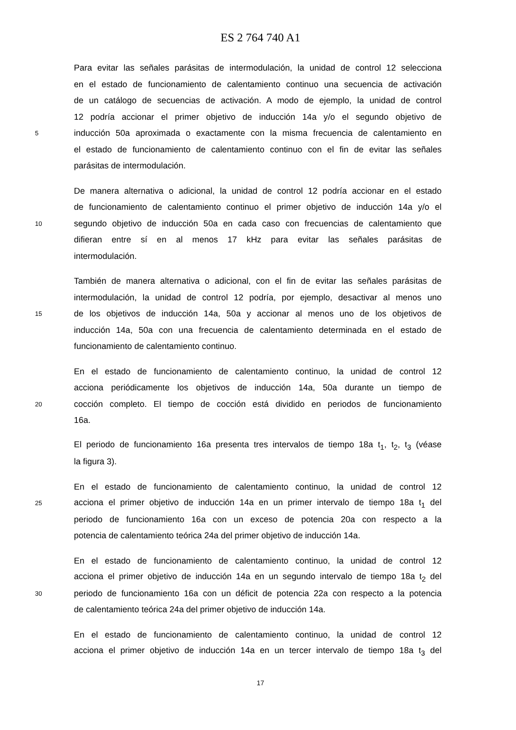ES 2 764 740 A1
Para evitar las señales parásitas de intermodulación, la unidad de control 12 selecciona
en el estado de funcionamiento de calentamiento continuo una secuencia de activación
de un catálogo de secuencias de activación. A modo de ejemplo, la unidad de control
12 podría accionar el primer objetivo de inducción 14a y/o el segundo objetivo de
5 inducción 50a aproximada o exactamente con la misma frecuencia de calentamiento en
el estado de funcionamiento de calentamiento continuo con el fin de evitar las señales
parásitas de intermodulación.
De manera alternativa o adicional, la unidad de control 12 podría accionar en el estado
de funcionamiento de calentamiento continuo el primer objetivo de inducción 14a y/o el
10 segundo objetivo de inducción 50a en cada caso con frecuencias de calentamiento que
difieran entre sí en al menos 17 kHz para evitar las señales parásitas de
intermodulación.
También de manera alternativa o adicional, con el fin de evitar las señales parásitas de
intermodulación, la unidad de control 12 podría, por ejemplo, desactivar al menos uno
15 de los objetivos de inducción 14a, 50a y accionar al menos uno de los objetivos de
inducción 14a, 50a con una frecuencia de calentamiento determinada en el estado de
funcionamiento de calentamiento continuo.
En el estado de funcionamiento de calentamiento continuo, la unidad de control 12
acciona periódicamente los objetivos de inducción 14a, 50a durante un tiempo de
20 cocción completo. El tiempo de cocción está dividido en periodos de funcionamiento
16a.
El periodo de funcionamiento 16a presenta tres intervalos de tiempo 18a t<sub>1</sub>, t<sub>2</sub>, t<sub>3</sub> (véase
la figura 3).
En el estado de funcionamiento de calentamiento continuo, la unidad de control 12
25 acciona el primer objetivo de inducción 14a en un primer intervalo de tiempo 18a t<sub>1</sub> del
periodo de funcionamiento 16a con un exceso de potencia 20a con respecto a la
potencia de calentamiento teórica 24a del primer objetivo de inducción 14a.
En el estado de funcionamiento de calentamiento continuo, la unidad de control 12
acciona el primer objetivo de inducción 14a en un segundo intervalo de tiempo 18a t<sub>2</sub> del
30 periodo de funcionamiento 16a con un déficit de potencia 22a con respecto a la potencia
de calentamiento teórica 24a del primer objetivo de inducción 14a.
En el estado de funcionamiento de calentamiento continuo, la unidad de control 12
acciona el primer objetivo de inducción 14a en un tercer intervalo de tiempo 18a t<sub>3</sub> del
17